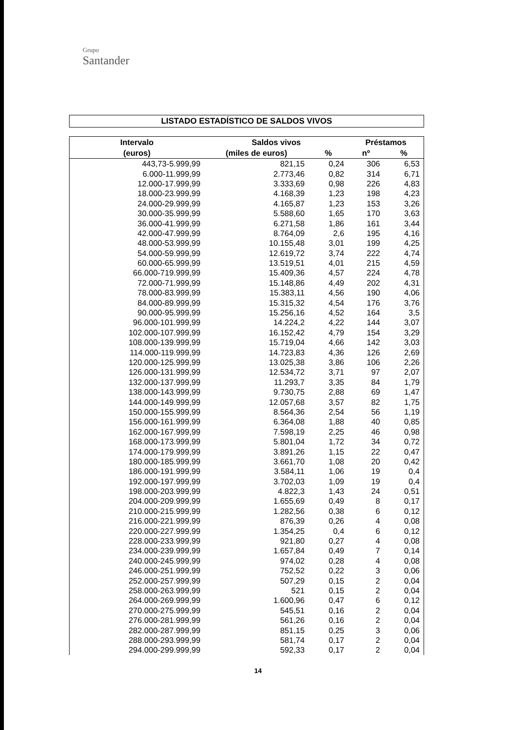Grupo
Santander
LISTADO ESTADÍSTICO DE SALDOS VIVOS
| Intervalo | Saldos vivos | | Préstamos | |
| --- | --- | --- | --- | --- |
| (euros) | (miles de euros) | % | nº | % |
| 443,73-5.999,99 | 821,15 | 0,24 | 306 | 6,53 |
| 6.000-11.999,99 | 2.773,46 | 0,82 | 314 | 6,71 |
| 12.000-17.999,99 | 3.333,69 | 0,98 | 226 | 4,83 |
| 18.000-23.999,99 | 4.168,39 | 1,23 | 198 | 4,23 |
| 24.000-29.999,99 | 4.165,87 | 1,23 | 153 | 3,26 |
| 30.000-35.999,99 | 5.588,60 | 1,65 | 170 | 3,63 |
| 36.000-41.999,99 | 6.271,58 | 1,86 | 161 | 3,44 |
| 42.000-47.999,99 | 8.764,09 | 2,6 | 195 | 4,16 |
| 48.000-53.999,99 | 10.155,48 | 3,01 | 199 | 4,25 |
| 54.000-59.999,99 | 12.619,72 | 3,74 | 222 | 4,74 |
| 60.000-65.999,99 | 13.519,51 | 4,01 | 215 | 4,59 |
| 66.000-719.999,99 | 15.409,36 | 4,57 | 224 | 4,78 |
| 72.000-71.999,99 | 15.148,86 | 4,49 | 202 | 4,31 |
| 78.000-83.999,99 | 15.383,11 | 4,56 | 190 | 4,06 |
| 84.000-89.999,99 | 15.315,32 | 4,54 | 176 | 3,76 |
| 90.000-95.999,99 | 15.256,16 | 4,52 | 164 | 3,5 |
| 96.000-101.999,99 | 14.224,2 | 4,22 | 144 | 3,07 |
| 102.000-107.999,99 | 16.152,42 | 4,79 | 154 | 3,29 |
| 108.000-139.999,99 | 15.719,04 | 4,66 | 142 | 3,03 |
| 114.000-119.999,99 | 14.723,83 | 4,36 | 126 | 2,69 |
| 120.000-125.999,99 | 13.025,38 | 3,86 | 106 | 2,26 |
| 126.000-131.999,99 | 12.534,72 | 3,71 | 97 | 2,07 |
| 132.000-137.999,99 | 11.293,7 | 3,35 | 84 | 1,79 |
| 138.000-143.999,99 | 9.730,75 | 2,88 | 69 | 1,47 |
| 144.000-149.999,99 | 12.057,68 | 3,57 | 82 | 1,75 |
| 150.000-155.999,99 | 8.564,36 | 2,54 | 56 | 1,19 |
| 156.000-161.999,99 | 6.364,08 | 1,88 | 40 | 0,85 |
| 162.000-167.999,99 | 7.598,19 | 2,25 | 46 | 0,98 |
| 168.000-173.999,99 | 5.801,04 | 1,72 | 34 | 0,72 |
| 174.000-179.999,99 | 3.891,26 | 1,15 | 22 | 0,47 |
| 180.000-185.999,99 | 3.661,70 | 1,08 | 20 | 0,42 |
| 186.000-191.999,99 | 3.584,11 | 1,06 | 19 | 0,4 |
| 192.000-197.999,99 | 3.702,03 | 1,09 | 19 | 0,4 |
| 198.000-203.999,99 | 4.822,3 | 1,43 | 24 | 0,51 |
| 204.000-209.999,99 | 1.655,69 | 0,49 | 8 | 0,17 |
| 210.000-215.999,99 | 1.282,56 | 0,38 | 6 | 0,12 |
| 216.000-221.999,99 | 876,39 | 0,26 | 4 | 0,08 |
| 220.000-227.999,99 | 1.354,25 | 0,4 | 6 | 0,12 |
| 228.000-233.999,99 | 921,80 | 0,27 | 4 | 0,08 |
| 234.000-239.999,99 | 1.657,84 | 0,49 | 7 | 0,14 |
| 240.000-245.999,99 | 974,02 | 0,28 | 4 | 0,08 |
| 246.000-251.999,99 | 752,52 | 0,22 | 3 | 0,06 |
| 252.000-257.999,99 | 507,29 | 0,15 | 2 | 0,04 |
| 258.000-263.999,99 | 521 | 0,15 | 2 | 0,04 |
| 264.000-269.999,99 | 1.600,96 | 0,47 | 6 | 0,12 |
| 270.000-275.999,99 | 545,51 | 0,16 | 2 | 0,04 |
| 276.000-281.999,99 | 561,26 | 0,16 | 2 | 0,04 |
| 282.000-287.999,99 | 851,15 | 0,25 | 3 | 0,06 |
| 288.000-293.999,99 | 581,74 | 0,17 | 2 | 0,04 |
| 294.000-299.999,99 | 592,33 | 0,17 | 2 | 0,04 |
14